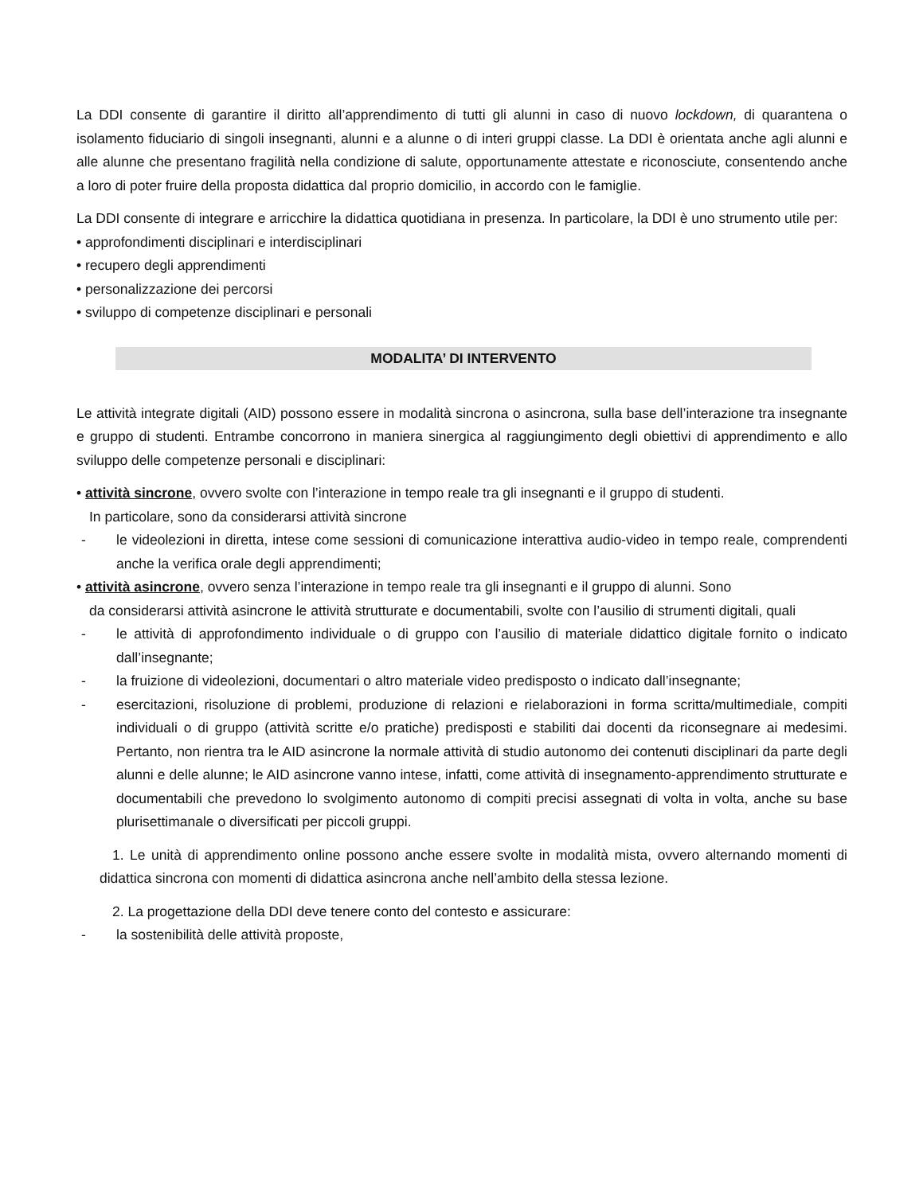La DDI consente di garantire il diritto all’apprendimento di tutti gli alunni in caso di nuovo lockdown, di quarantena o isolamento fiduciario di singoli insegnanti, alunni e a alunne o di interi gruppi classe. La DDI è orientata anche agli alunni e alle alunne che presentano fragilità nella condizione di salute, opportunamente attestate e riconosciute, consentendo anche a loro di poter fruire della proposta didattica dal proprio domicilio, in accordo con le famiglie.
La DDI consente di integrare e arricchire la didattica quotidiana in presenza. In particolare, la DDI è uno strumento utile per:
• approfondimenti disciplinari e interdisciplinari
• recupero degli apprendimenti
• personalizzazione dei percorsi
• sviluppo di competenze disciplinari e personali
MODALITA’ DI INTERVENTO
Le attività integrate digitali (AID) possono essere in modalità sincrona o asincrona, sulla base dell’interazione tra insegnante e gruppo di studenti. Entrambe concorrono in maniera sinergica al raggiungimento degli obiettivi di apprendimento e allo sviluppo delle competenze personali e disciplinari:
• attività sincrone, ovvero svolte con l’interazione in tempo reale tra gli insegnanti e il gruppo di studenti.
In particolare, sono da considerarsi attività sincrone
- le videolezioni in diretta, intese come sessioni di comunicazione interattiva audio-video in tempo reale, comprendenti anche la verifica orale degli apprendimenti;
• attività asincrone, ovvero senza l’interazione in tempo reale tra gli insegnanti e il gruppo di alunni. Sono
da considerarsi attività asincrone le attività strutturate e documentabili, svolte con l’ausilio di strumenti digitali, quali
- le attività di approfondimento individuale o di gruppo con l’ausilio di materiale didattico digitale fornito o indicato dall’insegnante;
- la fruizione di videolezioni, documentari o altro materiale video predisposto o indicato dall’insegnante;
- esercitazioni, risoluzione di problemi, produzione di relazioni e rielaborazioni in forma scritta/multimediale, compiti individuali o di gruppo (attività scritte e/o pratiche) predisposti e stabiliti dai docenti da riconsegnare ai medesimi. Pertanto, non rientra tra le AID asincrone la normale attività di studio autonomo dei contenuti disciplinari da parte degli alunni e delle alunne; le AID asincrone vanno intese, infatti, come attività di insegnamento-apprendimento strutturate e documentabili che prevedono lo svolgimento autonomo di compiti precisi assegnati di volta in volta, anche su base plurisettimanale o diversificati per piccoli gruppi.
1. Le unità di apprendimento online possono anche essere svolte in modalità mista, ovvero alternando momenti di didattica sincrona con momenti di didattica asincrona anche nell’ambito della stessa lezione.
2. La progettazione della DDI deve tenere conto del contesto e assicurare:
- la sostenibilità delle attività proposte,